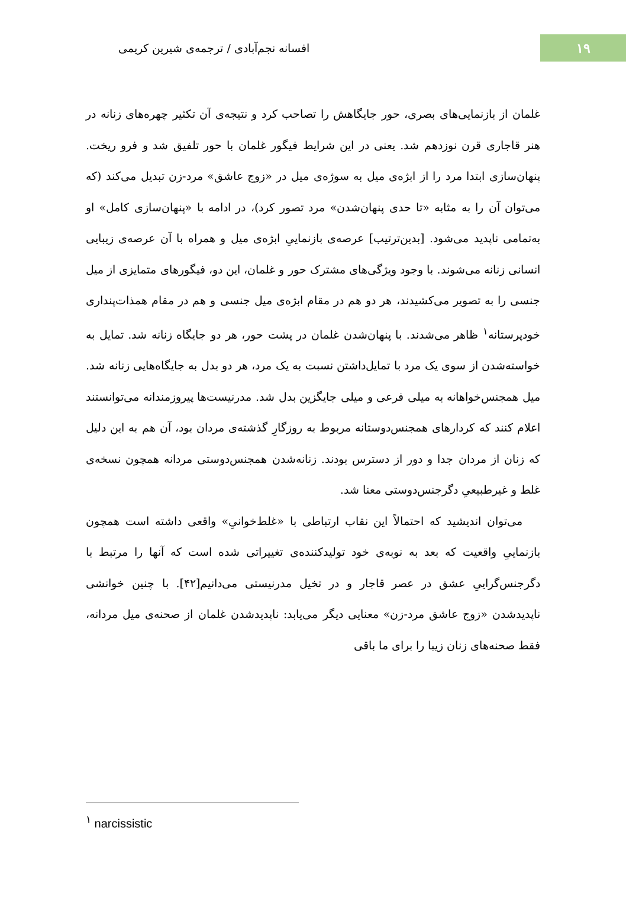۱۹
افسانه نجم‌آبادی / ترجمه‌ی شیرین کریمی
غلمان از بازنمایی‌های بصری، حور جایگاهش را تصاحب کرد و نتیجه‌ی آن تکثیر چهره‌های زنانه در هنر قاجاری قرن نوزدهم شد. یعنی در این شرایط فیگور غلمان با حور تلفیق شد و فرو ریخت. پنهان‌سازی ابتدا مرد را از ابژه‌ی میل به سوژه‌ی میل در «زوج عاشق» مرد-زن تبدیل می‌کند (که می‌توان آن را به مثابه «تا حدی پنهان‌شدن» مرد تصور کرد)، در ادامه با «پنهان‌سازی کامل» او به‌تمامی ناپدید می‌شود. [بدین‌ترتیب] عرصه‌ی بازنماییِ ابژه‌ی میل و همراه با آن عرصه‌ی زیبایی انسانی زنانه می‌شوند. با وجود ویژگی‌های مشترک حور و غلمان، این دو، فیگورهای متمایزی از میل جنسی را به تصویر می‌کشیدند، هر دو هم در مقام ابژه‌ی میل جنسی و هم در مقام همذات‌پنداری خودپرستانه<sup>۱</sup> ظاهر می‌شدند. با پنهان‌شدن غلمان در پشت حور، هر دو جایگاه زنانه شد. تمایل به خواسته‌شدن از سوی یک مرد با تمایل‌داشتن نسبت به یک مرد، هر دو بدل به جایگاه‌هایی زنانه شد. میل همجنس‌خواهانه به میلی فرعی و میلی جایگزین بدل شد. مدرنیست‌ها پیروزمندانه می‌توانستند اعلام کنند که کردارهای همجنس‌دوستانه مربوط به روزگارِ گذشته‌ی مردان بود، آن هم به این دلیل که زنان از مردان جدا و دور از دسترس بودند. زنانه‌شدن همجنس‌دوستی مردانه همچون نسخه‌ی غلط و غیرطبیعیِ دگرجنس‌دوستی معنا شد.
می‌توان اندیشید که احتمالاً این نقاب ارتباطی با «غلط‌خوانیِ» واقعی داشته است همچون بازنماییِ واقعیت که بعد به نوبه‌ی خود تولیدکننده‌ی تغییراتی شده است که آنها را مرتبط با دگرجنس‌گراییِ عشق در عصر قاجار و در تخیل مدرنیستی می‌دانیم[۴۲]. با چنین خوانشی ناپدیدشدن «زوج عاشق مرد-زن» معنایی دیگر می‌یابد: ناپدیدشدن غلمان از صحنه‌ی میل مردانه، فقط صحنه‌های زنان زیبا را برای ما باقی
<sup>۱</sup> narcissistic